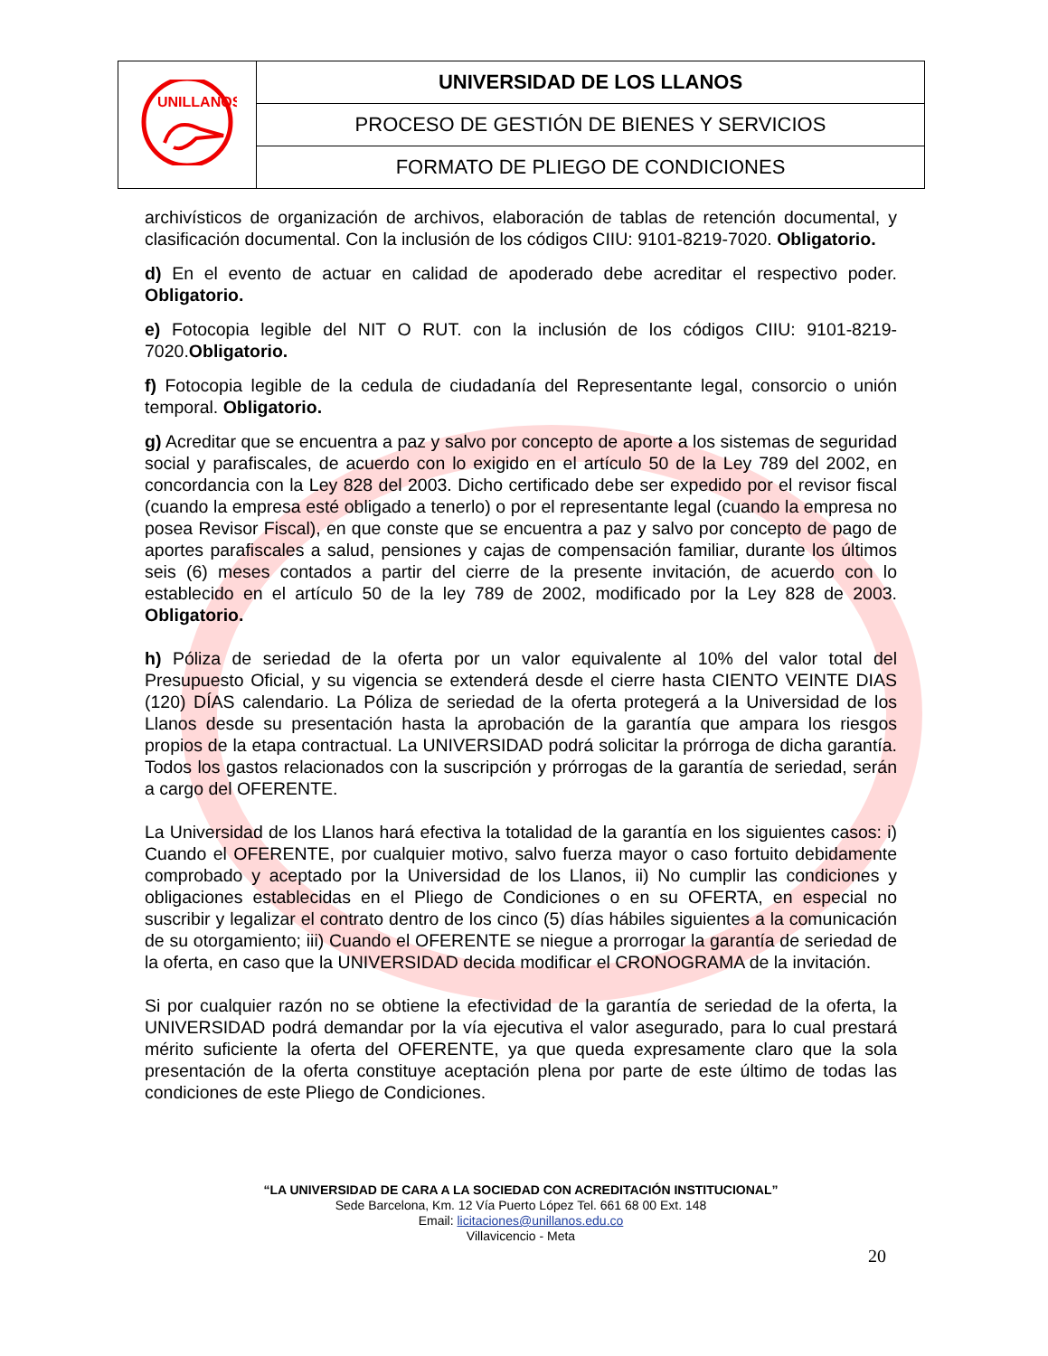| UNILLANOS | UNIVERSIDAD DE LOS LLANOS |
| | PROCESO DE GESTIÓN DE BIENES Y SERVICIOS |
| | FORMATO DE PLIEGO DE CONDICIONES |
archivísticos de organización de archivos, elaboración de tablas de retención documental, y clasificación documental. Con la inclusión de los códigos CIIU: 9101-8219-7020. Obligatorio.
d) En el evento de actuar en calidad de apoderado debe acreditar el respectivo poder. Obligatorio.
e) Fotocopia legible del NIT O RUT. con la inclusión de los códigos CIIU: 9101-8219-7020.Obligatorio.
f) Fotocopia legible de la cedula de ciudadanía del Representante legal, consorcio o unión temporal. Obligatorio.
g) Acreditar que se encuentra a paz y salvo por concepto de aporte a los sistemas de seguridad social y parafiscales, de acuerdo con lo exigido en el artículo 50 de la Ley 789 del 2002, en concordancia con la Ley 828 del 2003. Dicho certificado debe ser expedido por el revisor fiscal (cuando la empresa esté obligado a tenerlo) o por el representante legal (cuando la empresa no posea Revisor Fiscal), en que conste que se encuentra a paz y salvo por concepto de pago de aportes parafiscales a salud, pensiones y cajas de compensación familiar, durante los últimos seis (6) meses contados a partir del cierre de la presente invitación, de acuerdo con lo establecido en el artículo 50 de la ley 789 de 2002, modificado por la Ley 828 de 2003. Obligatorio.
h) Póliza de seriedad de la oferta por un valor equivalente al 10% del valor total del Presupuesto Oficial, y su vigencia se extenderá desde el cierre hasta CIENTO VEINTE DIAS (120) DÍAS calendario. La Póliza de seriedad de la oferta protegerá a la Universidad de los Llanos desde su presentación hasta la aprobación de la garantía que ampara los riesgos propios de la etapa contractual. La UNIVERSIDAD podrá solicitar la prórroga de dicha garantía. Todos los gastos relacionados con la suscripción y prórrogas de la garantía de seriedad, serán a cargo del OFERENTE.
La Universidad de los Llanos hará efectiva la totalidad de la garantía en los siguientes casos: i) Cuando el OFERENTE, por cualquier motivo, salvo fuerza mayor o caso fortuito debidamente comprobado y aceptado por la Universidad de los Llanos, ii) No cumplir las condiciones y obligaciones establecidas en el Pliego de Condiciones o en su OFERTA, en especial no suscribir y legalizar el contrato dentro de los cinco (5) días hábiles siguientes a la comunicación de su otorgamiento; iii) Cuando el OFERENTE se niegue a prorrogar la garantía de seriedad de la oferta, en caso que la UNIVERSIDAD decida modificar el CRONOGRAMA de la invitación.
Si por cualquier razón no se obtiene la efectividad de la garantía de seriedad de la oferta, la UNIVERSIDAD podrá demandar por la vía ejecutiva el valor asegurado, para lo cual prestará mérito suficiente la oferta del OFERENTE, ya que queda expresamente claro que la sola presentación de la oferta constituye aceptación plena por parte de este último de todas las condiciones de este Pliego de Condiciones.
“LA UNIVERSIDAD DE CARA A LA SOCIEDAD CON ACREDITACIÓN INSTITUCIONAL”
Sede Barcelona, Km. 12 Vía Puerto López Tel. 661 68 00 Ext. 148
Email: licitaciones@unillanos.edu.co
Villavicencio - Meta
20